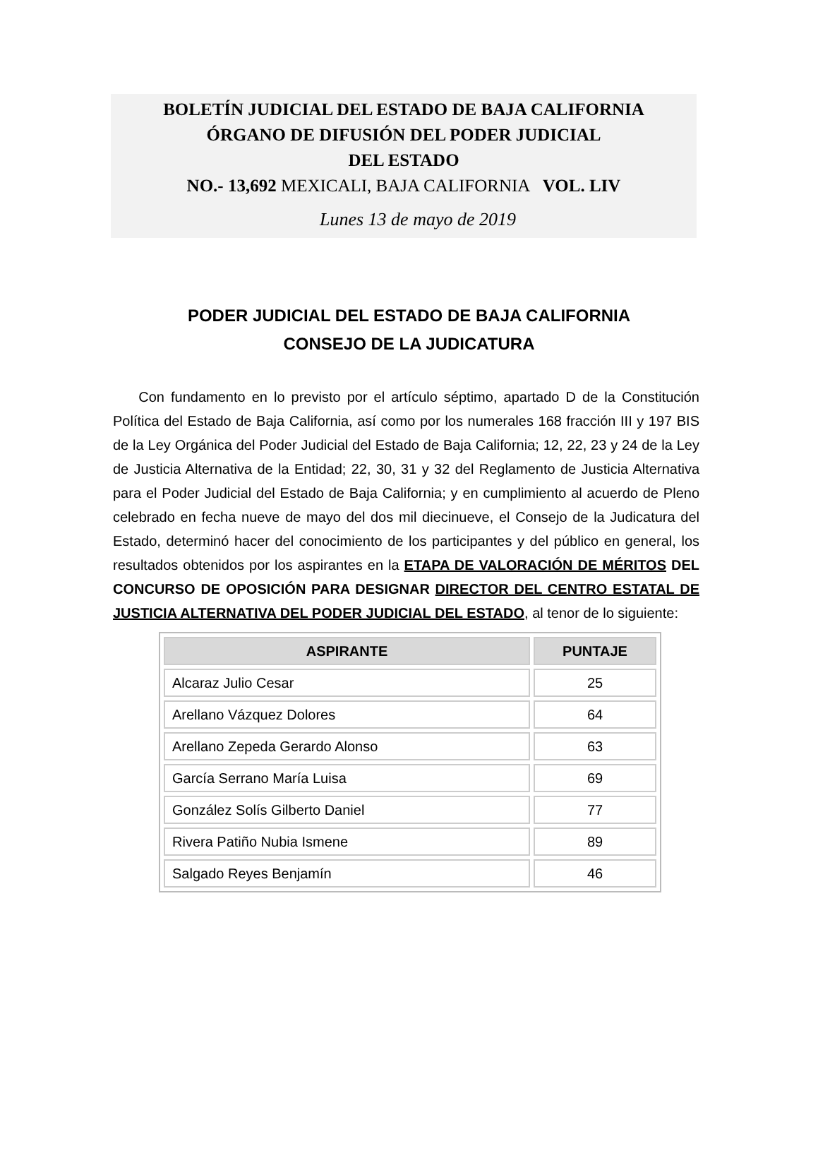BOLETÍN JUDICIAL DEL ESTADO DE BAJA CALIFORNIA
ÓRGANO DE DIFUSIÓN DEL PODER JUDICIAL
DEL ESTADO
NO.- 13,692 MEXICALI, BAJA CALIFORNIA VOL. LIV
Lunes 13 de mayo de 2019
PODER JUDICIAL DEL ESTADO DE BAJA CALIFORNIA
CONSEJO DE LA JUDICATURA
Con fundamento en lo previsto por el artículo séptimo, apartado D de la Constitución Política del Estado de Baja California, así como por los numerales 168 fracción III y 197 BIS de la Ley Orgánica del Poder Judicial del Estado de Baja California; 12, 22, 23 y 24 de la Ley de Justicia Alternativa de la Entidad; 22, 30, 31 y 32 del Reglamento de Justicia Alternativa para el Poder Judicial del Estado de Baja California; y en cumplimiento al acuerdo de Pleno celebrado en fecha nueve de mayo del dos mil diecinueve, el Consejo de la Judicatura del Estado, determinó hacer del conocimiento de los participantes y del público en general, los resultados obtenidos por los aspirantes en la ETAPA DE VALORACIÓN DE MÉRITOS DEL CONCURSO DE OPOSICIÓN PARA DESIGNAR DIRECTOR DEL CENTRO ESTATAL DE JUSTICIA ALTERNATIVA DEL PODER JUDICIAL DEL ESTADO, al tenor de lo siguiente:
| ASPIRANTE | PUNTAJE |
| --- | --- |
| Alcaraz Julio Cesar | 25 |
| Arellano Vázquez Dolores | 64 |
| Arellano Zepeda Gerardo Alonso | 63 |
| García Serrano María Luisa | 69 |
| González Solís Gilberto Daniel | 77 |
| Rivera Patiño Nubia Ismene | 89 |
| Salgado Reyes Benjamín | 46 |